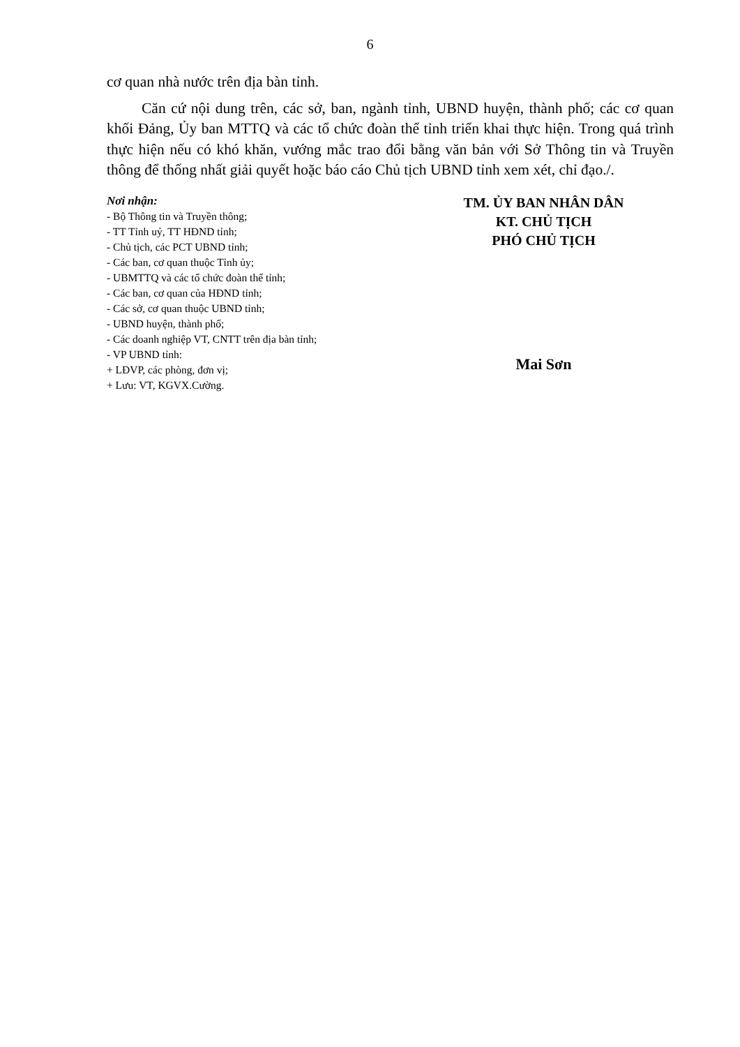6
cơ quan nhà nước trên địa bàn tỉnh.
Căn cứ nội dung trên, các sở, ban, ngành tỉnh, UBND huyện, thành phố; các cơ quan khối Đảng, Ủy ban MTTQ và các tổ chức đoàn thể tỉnh triển khai thực hiện. Trong quá trình thực hiện nếu có khó khăn, vướng mắc trao đổi bằng văn bản với Sở Thông tin và Truyền thông để thống nhất giải quyết hoặc báo cáo Chủ tịch UBND tỉnh xem xét, chỉ đạo./.
Nơi nhận:
- Bộ Thông tin và Truyền thông;
- TT Tỉnh uỷ, TT HĐND tỉnh;
- Chủ tịch, các PCT UBND tỉnh;
- Các ban, cơ quan thuộc Tỉnh ủy;
- UBMTTQ và các tổ chức đoàn thể tỉnh;
- Các ban, cơ quan của HĐND tỉnh;
- Các sở, cơ quan thuộc UBND tỉnh;
- UBND huyện, thành phố;
- Các doanh nghiệp VT, CNTT trên địa bàn tỉnh;
- VP UBND tỉnh:
+ LĐVP, các phòng, đơn vị;
+ Lưu: VT, KGVX.Cường.
TM. ỦY BAN NHÂN DÂN
KT. CHỦ TỊCH
PHÓ CHỦ TỊCH
Mai Sơn